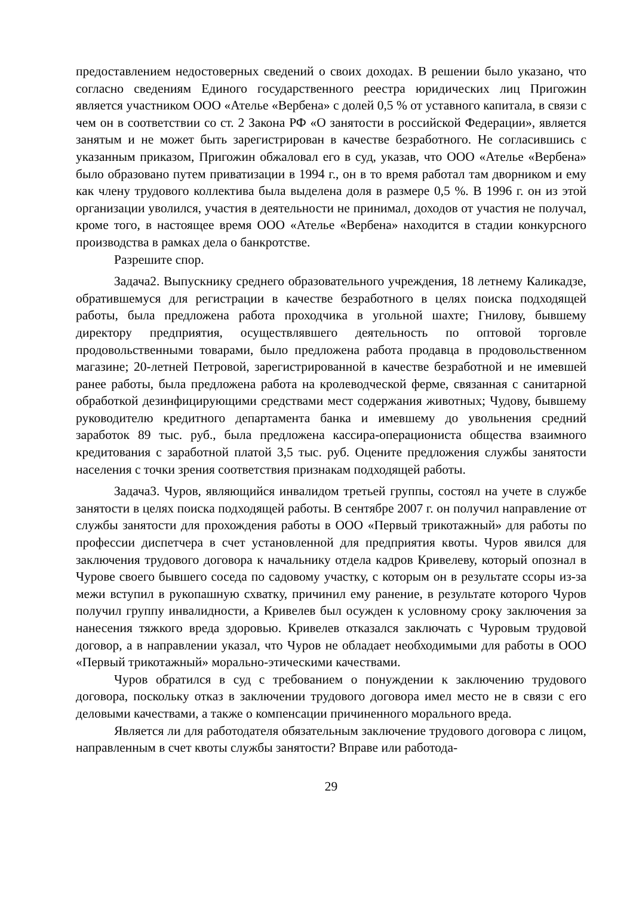предоставлением недостоверных сведений о своих доходах. В решении было указано, что согласно сведениям Единого государственного реестра юридических лиц Пригожин является участником ООО «Ателье «Вербена» с долей 0,5 % от уставного капитала, в связи с чем он в соответствии со ст. 2 Закона РФ «О занятости в российской Федерации», является занятым и не может быть зарегистрирован в качестве безработного. Не согласившись с указанным приказом, Пригожин обжаловал его в суд, указав, что ООО «Ателье «Вербена» было образовано путем приватизации в 1994 г., он в то время работал там дворником и ему как члену трудового коллектива была выделена доля в размере 0,5 %. В 1996 г. он из этой организации уволился, участия в деятельности не принимал, доходов от участия не получал, кроме того, в настоящее время ООО «Ателье «Вербена» находится в стадии конкурсного производства в рамках дела о банкротстве.
Разрешите спор.
Задача2. Выпускнику среднего образовательного учреждения, 18 летнему Каликадзе, обратившемуся для регистрации в качестве безработного в целях поиска подходящей работы, была предложена работа проходчика в угольной шахте; Гнилову, бывшему директору предприятия, осуществлявшего деятельность по оптовой торговле продовольственными товарами, было предложена работа продавца в продовольственном магазине; 20-летней Петровой, зарегистрированной в качестве безработной и не имевшей ранее работы, была предложена работа на кролеводческой ферме, связанная с санитарной обработкой дезинфицирующими средствами мест содержания животных; Чудову, бывшему руководителю кредитного департамента банка и имевшему до увольнения средний заработок 89 тыс. руб., была предложена кассира-операциониста общества взаимного кредитования с заработной платой 3,5 тыс. руб. Оцените предложения службы занятости населения с точки зрения соответствия признакам подходящей работы.
Задача3. Чуров, являющийся инвалидом третьей группы, состоял на учете в службе занятости в целях поиска подходящей работы. В сентябре 2007 г. он получил направление от службы занятости для прохождения работы в ООО «Первый трикотажный» для работы по профессии диспетчера в счет установленной для предприятия квоты. Чуров явился для заключения трудового договора к начальнику отдела кадров Кривелеву, который опознал в Чурове своего бывшего соседа по садовому участку, с которым он в результате ссоры из-за межи вступил в рукопашную схватку, причинил ему ранение, в результате которого Чуров получил группу инвалидности, а Кривелев был осужден к условному сроку заключения за нанесения тяжкого вреда здоровью. Кривелев отказался заключать с Чуровым трудовой договор, а в направлении указал, что Чуров не обладает необходимыми для работы в ООО «Первый трикотажный» морально-этическими качествами.
Чуров обратился в суд с требованием о понуждении к заключению трудового договора, поскольку отказ в заключении трудового договора имел место не в связи с его деловыми качествами, а также о компенсации причиненного морального вреда.
Является ли для работодателя обязательным заключение трудового договора с лицом, направленным в счет квоты службы занятости? Вправе или работода-
29